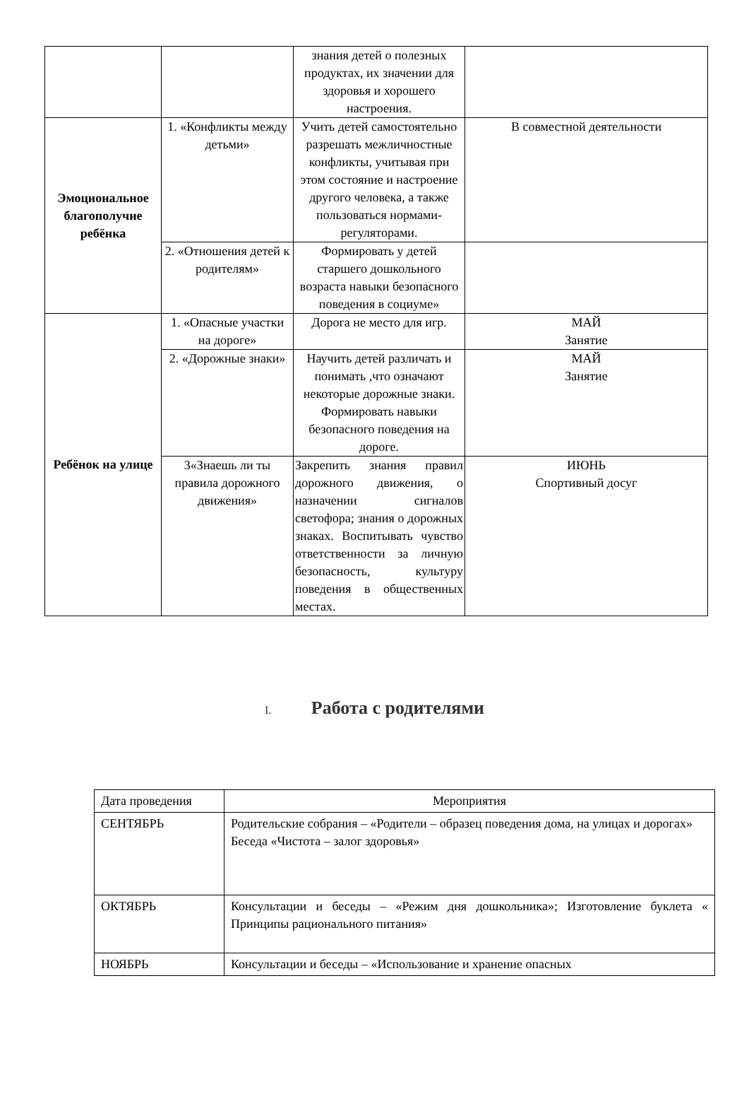| | | знания детей о полезных продуктах, их значении для здоровья и хорошего настроения. | |
| Эмоциональное благополучие ребёнка | 1. «Конфликты между детьми» | Учить детей самостоятельно разрешать межличностные конфликты, учитывая при этом состояние и настроение другого человека, а также пользоваться нормами-регуляторами. | В совместной деятельности |
| | 2. «Отношения детей к родителям» | Формировать у детей старшего дошкольного возраста навыки безопасного поведения в социуме» | |
| Ребёнок на улице | 1. «Опасные участки на дороге» | Дорога не место для игр. | МАЙ Занятие |
| | 2. «Дорожные знаки» | Научить детей различать и понимать ,что означают некоторые дорожные знаки. Формировать навыки безопасного поведения на дороге. | МАЙ Занятие |
| | 3«Знаешь ли ты правила дорожного движения» | Закрепить знания правил дорожного движения, о назначении сигналов светофора; знания о дорожных знаках. Воспитывать чувство ответственности за личную безопасность, культуру поведения в общественных местах. | ИЮНЬ Спортивный досуг |
I. Работа с родителями
| Дата проведения | Мероприятия |
| СЕНТЯБРЬ | Родительские собрания – «Родители – образец поведения дома, на улицах и дорогах» Беседа «Чистота – залог здоровья» |
| ОКТЯБРЬ | Консультации и беседы – «Режим дня дошкольника»; Изготовление буклета « Принципы рационального питания» |
| НОЯБРЬ | Консультации и беседы – «Использование и хранение опасных |